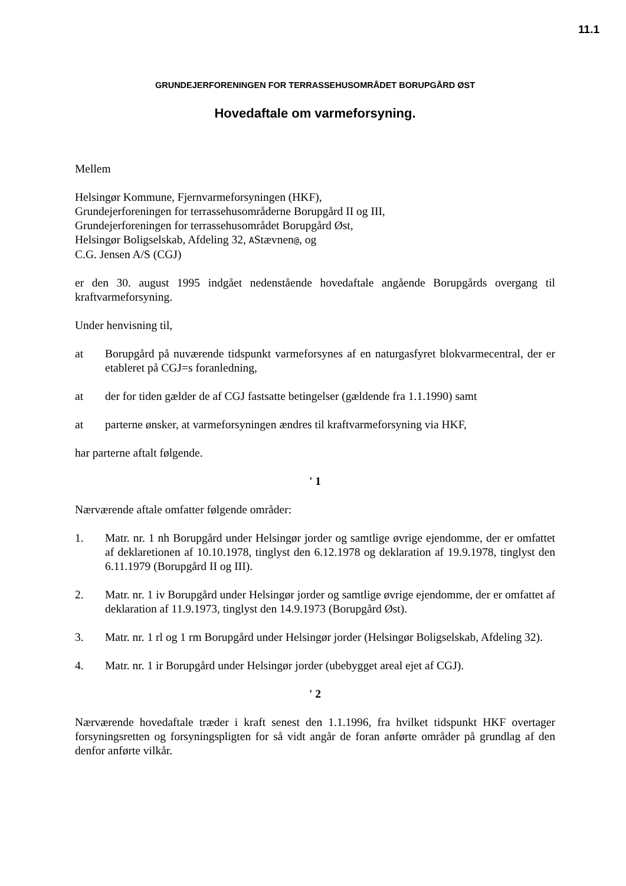11.1
GRUNDEJERFORENINGEN FOR TERRASSEHUSOMRÅDET BORUPGÅRD ØST
Hovedaftale om varmeforsyning.
Mellem
Helsingør Kommune, Fjernvarmeforsyningen (HKF),
Grundejerforeningen for terrassehusområderne Borupgård II og III,
Grundejerforeningen for terrassehusområdet Borupgård Øst,
Helsingør Boligselskab, Afdeling 32, AStævnen@, og
C.G. Jensen A/S (CGJ)
er den 30. august 1995 indgået nedenstående hovedaftale angående Borupgårds overgang til kraftvarmeforsyning.
Under henvisning til,
at Borupgård på nuværende tidspunkt varmeforsynes af en naturgasfyret blokvarmecentral, der er etableret på CGJ=s foranledning,
at der for tiden gælder de af CGJ fastsatte betingelser (gældende fra 1.1.1990) samt
at parterne ønsker, at varmeforsyningen ændres til kraftvarmeforsyning via HKF,
har parterne aftalt følgende.
' 1
Nærværende aftale omfatter følgende områder:
1. Matr. nr. 1 nh Borupgård under Helsingør jorder og samtlige øvrige ejendomme, der er omfattet af deklaretionen af 10.10.1978, tinglyst den 6.12.1978 og deklaration af 19.9.1978, tinglyst den 6.11.1979 (Borupgård II og III).
2. Matr. nr. 1 iv Borupgård under Helsingør jorder og samtlige øvrige ejendomme, der er omfattet af deklaration af 11.9.1973, tinglyst den 14.9.1973 (Borupgård Øst).
3. Matr. nr. 1 rl og 1 rm Borupgård under Helsingør jorder (Helsingør Boligselskab, Afdeling 32).
4. Matr. nr. 1 ir Borupgård under Helsingør jorder (ubebygget areal ejet af CGJ).
' 2
Nærværende hovedaftale træder i kraft senest den 1.1.1996, fra hvilket tidspunkt HKF overtager forsyningsretten og forsyningspligten for så vidt angår de foran anførte områder på grundlag af den denfor anførte vilkår.